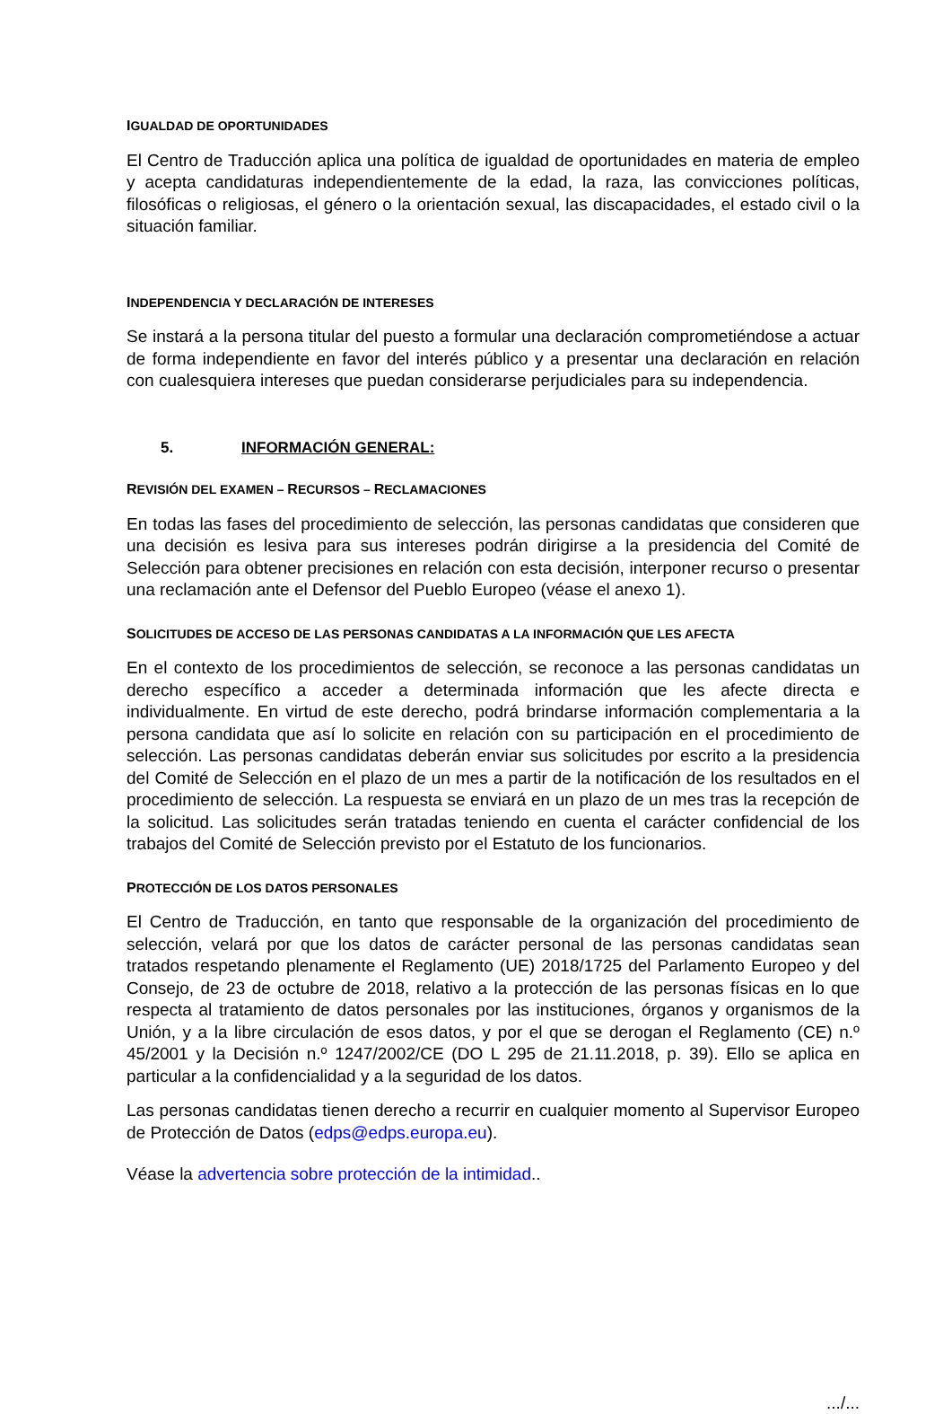IGUALDAD DE OPORTUNIDADES
El Centro de Traducción aplica una política de igualdad de oportunidades en materia de empleo y acepta candidaturas independientemente de la edad, la raza, las convicciones políticas, filosóficas o religiosas, el género o la orientación sexual, las discapacidades, el estado civil o la situación familiar.
INDEPENDENCIA Y DECLARACIÓN DE INTERESES
Se instará a la persona titular del puesto a formular una declaración comprometiéndose a actuar de forma independiente en favor del interés público y a presentar una declaración en relación con cualesquiera intereses que puedan considerarse perjudiciales para su independencia.
5. INFORMACIÓN GENERAL:
REVISIÓN DEL EXAMEN – RECURSOS – RECLAMACIONES
En todas las fases del procedimiento de selección, las personas candidatas que consideren que una decisión es lesiva para sus intereses podrán dirigirse a la presidencia del Comité de Selección para obtener precisiones en relación con esta decisión, interponer recurso o presentar una reclamación ante el Defensor del Pueblo Europeo (véase el anexo 1).
SOLICITUDES DE ACCESO DE LAS PERSONAS CANDIDATAS A LA INFORMACIÓN QUE LES AFECTA
En el contexto de los procedimientos de selección, se reconoce a las personas candidatas un derecho específico a acceder a determinada información que les afecte directa e individualmente. En virtud de este derecho, podrá brindarse información complementaria a la persona candidata que así lo solicite en relación con su participación en el procedimiento de selección. Las personas candidatas deberán enviar sus solicitudes por escrito a la presidencia del Comité de Selección en el plazo de un mes a partir de la notificación de los resultados en el procedimiento de selección. La respuesta se enviará en un plazo de un mes tras la recepción de la solicitud. Las solicitudes serán tratadas teniendo en cuenta el carácter confidencial de los trabajos del Comité de Selección previsto por el Estatuto de los funcionarios.
PROTECCIÓN DE LOS DATOS PERSONALES
El Centro de Traducción, en tanto que responsable de la organización del procedimiento de selección, velará por que los datos de carácter personal de las personas candidatas sean tratados respetando plenamente el Reglamento (UE) 2018/1725 del Parlamento Europeo y del Consejo, de 23 de octubre de 2018, relativo a la protección de las personas físicas en lo que respecta al tratamiento de datos personales por las instituciones, órganos y organismos de la Unión, y a la libre circulación de esos datos, y por el que se derogan el Reglamento (CE) n.º 45/2001 y la Decisión n.º 1247/2002/CE (DO L 295 de 21.11.2018, p. 39). Ello se aplica en particular a la confidencialidad y a la seguridad de los datos.
Las personas candidatas tienen derecho a recurrir en cualquier momento al Supervisor Europeo de Protección de Datos (edps@edps.europa.eu).
Véase la advertencia sobre protección de la intimidad..
.../...